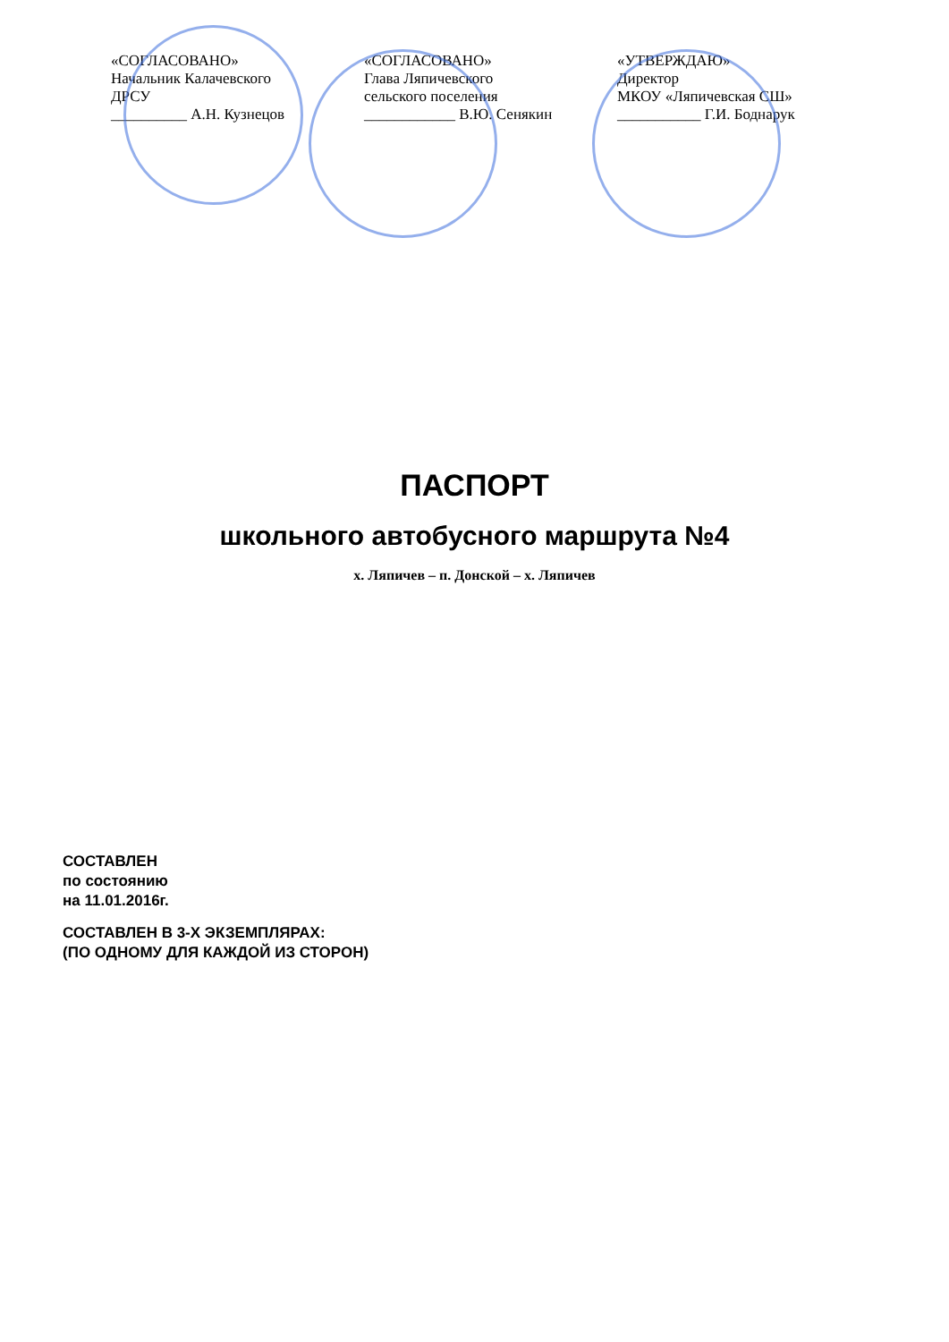«СОГЛАСОВАНО»
Начальник Калачевского
ДРСУ
__________ А.Н. Кузнецов
«СОГЛАСОВАНО»
Глава Ляпичевского
сельского поселения
____________ В.Ю. Сенякин
«УТВЕРЖДАЮ»
Директор
МКОУ «Ляпичевская СШ»
___________ Г.И. Боднарук
ПАСПОРТ
школьного автобусного маршрута №4
х. Ляпичев – п. Донской – х. Ляпичев
СОСТАВЛЕН
по состоянию
на 11.01.2016г.
СОСТАВЛЕН В 3-Х ЭКЗЕМПЛЯРАХ:
(ПО ОДНОМУ ДЛЯ КАЖДОЙ ИЗ СТОРОН)